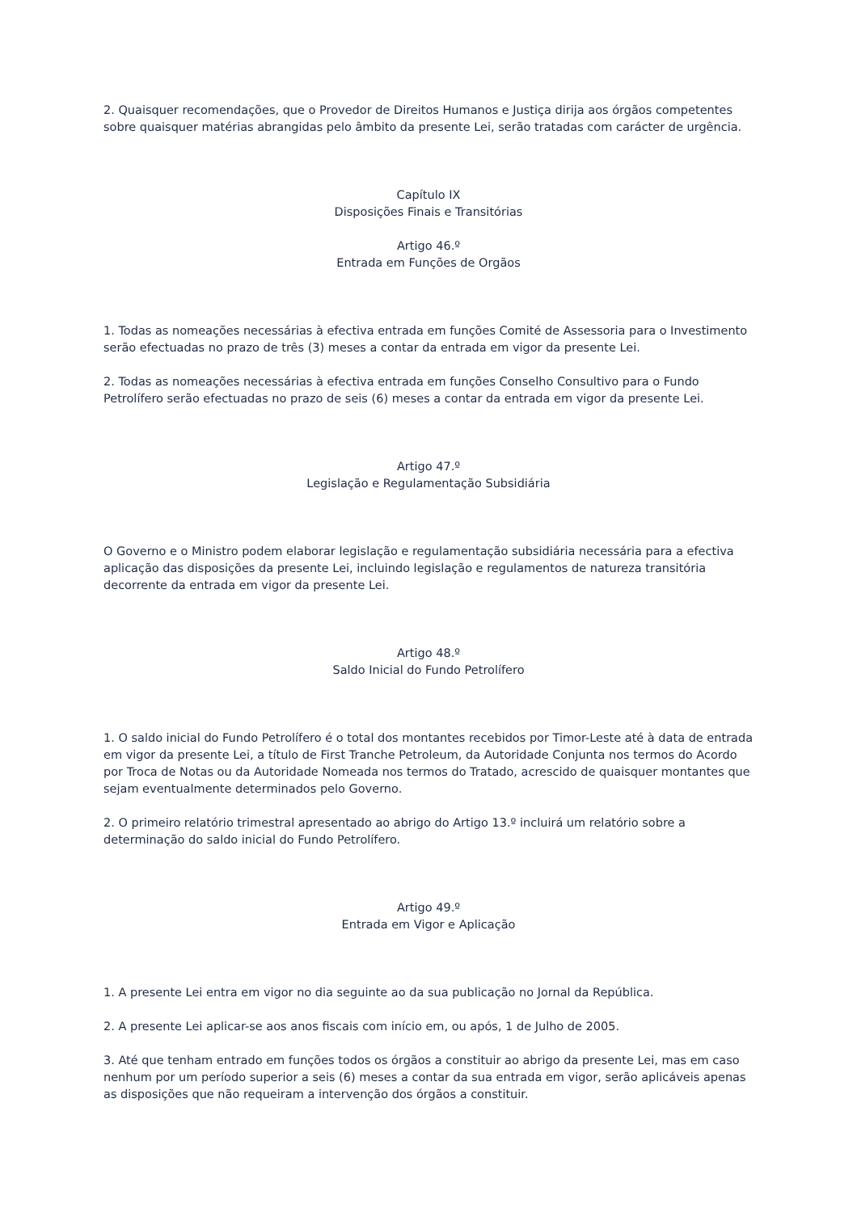2. Quaisquer recomendações, que o Provedor de Direitos Humanos e Justiça dirija aos órgãos competentes sobre quaisquer matérias abrangidas pelo âmbito da presente Lei, serão tratadas com carácter de urgência.
Capítulo IX
Disposições Finais e Transitórias
Artigo 46.º
Entrada em Funções de Orgãos
1. Todas as nomeações necessárias à efectiva entrada em funções Comité de Assessoria para o Investimento serão efectuadas no prazo de três (3) meses a contar da entrada em vigor da presente Lei.
2. Todas as nomeações necessárias à efectiva entrada em funções Conselho Consultivo para o Fundo Petrolífero serão efectuadas no prazo de seis (6) meses a contar da entrada em vigor da presente Lei.
Artigo 47.º
Legislação e Regulamentação Subsidiária
O Governo e o Ministro podem elaborar legislação e regulamentação subsidiária necessária para a efectiva aplicação das disposições da presente Lei, incluindo legislação e regulamentos de natureza transitória decorrente da entrada em vigor da presente Lei.
Artigo 48.º
Saldo Inicial do Fundo Petrolífero
1. O saldo inicial do Fundo Petrolífero é o total dos montantes recebidos por Timor-Leste até à data de entrada em vigor da presente Lei, a título de First Tranche Petroleum, da Autoridade Conjunta nos termos do Acordo por Troca de Notas ou da Autoridade Nomeada nos termos do Tratado, acrescido de quaisquer montantes que sejam eventualmente determinados pelo Governo.
2. O primeiro relatório trimestral apresentado ao abrigo do Artigo 13.º incluirá um relatório sobre a determinação do saldo inicial do Fundo Petrolífero.
Artigo 49.º
Entrada em Vigor e Aplicação
1. A presente Lei entra em vigor no dia seguinte ao da sua publicação no Jornal da República.
2. A presente Lei aplicar-se aos anos fiscais com início em, ou após, 1 de Julho de 2005.
3. Até que tenham entrado em funções todos os órgãos a constituir ao abrigo da presente Lei, mas em caso nenhum por um período superior a seis (6) meses a contar da sua entrada em vigor, serão aplicáveis apenas as disposições que não requeiram a intervenção dos órgãos a constituir.